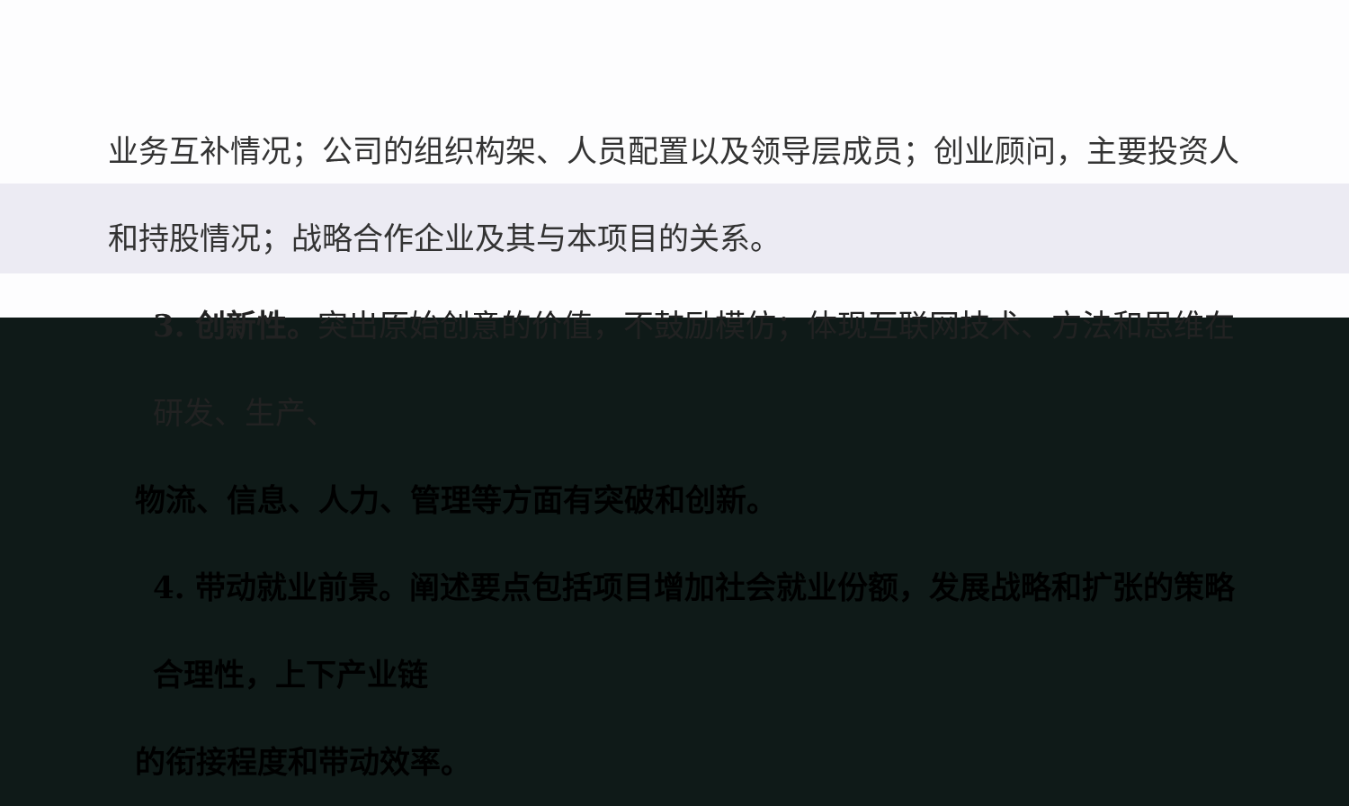业务互补情况；公司的组织构架、人员配置以及领导层成员；创业顾问，主要投资人和持股情况；战略合作企业及其与本项目的关系。
3. 创新性。突出原始创意的价值，不鼓励模仿；体现互联网技术、方法和思维在研发、生产、
物流、信息、人力、管理等方面有突破和创新。
4. 带动就业前景。阐述要点包括项目增加社会就业份额，发展战略和扩张的策略合理性，上下产业链
的衔接程度和带动效率。